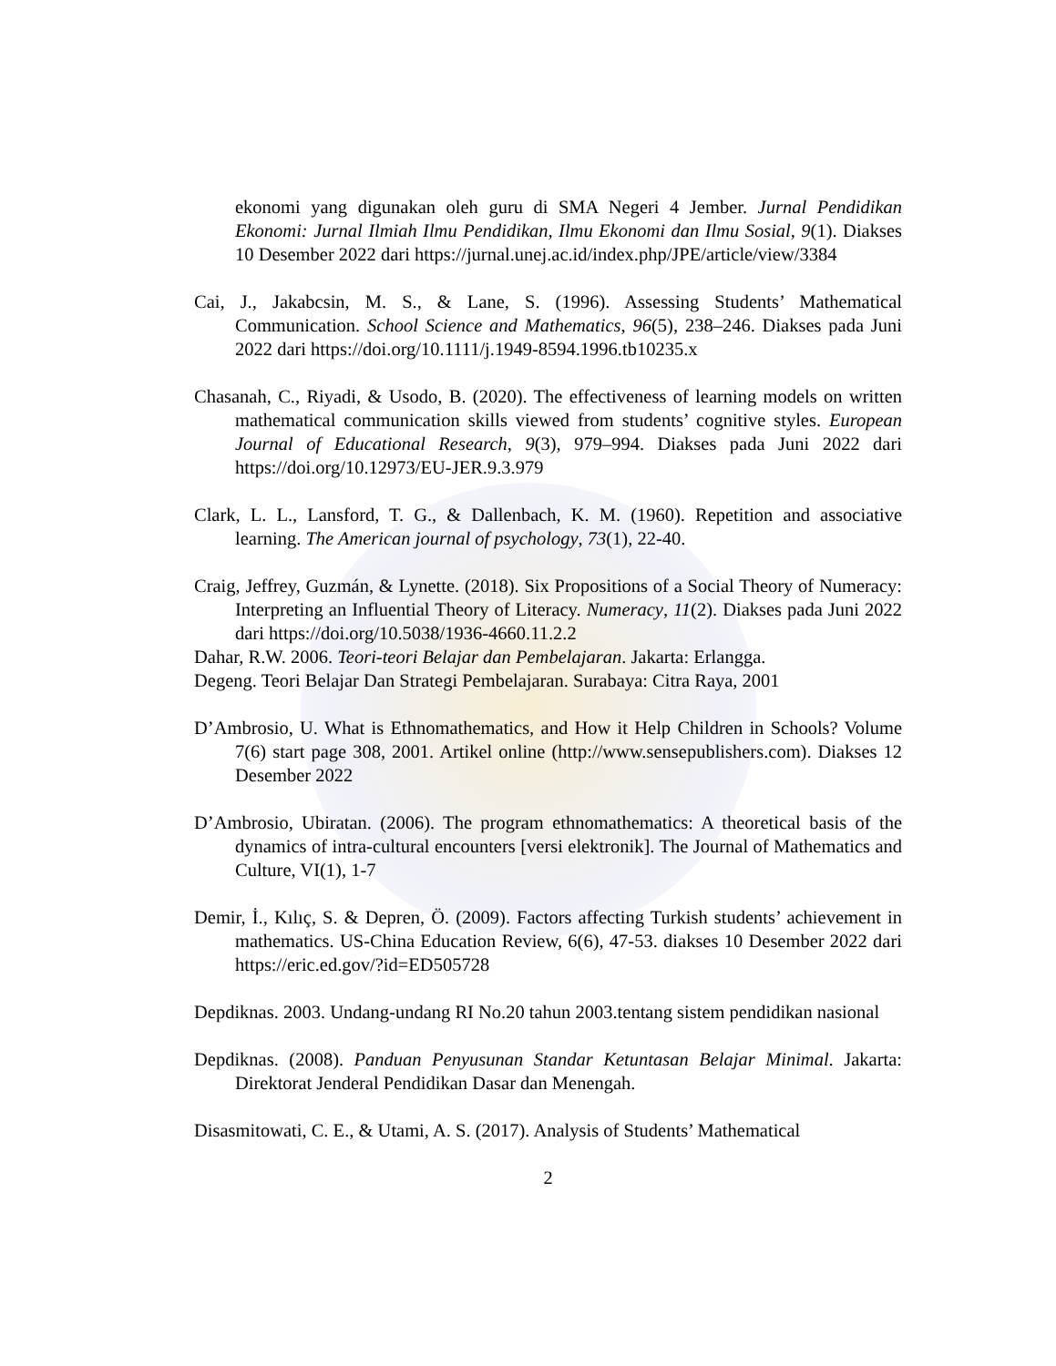ekonomi yang digunakan oleh guru di SMA Negeri 4 Jember. Jurnal Pendidikan Ekonomi: Jurnal Ilmiah Ilmu Pendidikan, Ilmu Ekonomi dan Ilmu Sosial, 9(1). Diakses 10 Desember 2022 dari https://jurnal.unej.ac.id/index.php/JPE/article/view/3384
Cai, J., Jakabcsin, M. S., & Lane, S. (1996). Assessing Students’ Mathematical Communication. School Science and Mathematics, 96(5), 238–246. Diakses pada Juni 2022 dari https://doi.org/10.1111/j.1949-8594.1996.tb10235.x
Chasanah, C., Riyadi, & Usodo, B. (2020). The effectiveness of learning models on written mathematical communication skills viewed from students’ cognitive styles. European Journal of Educational Research, 9(3), 979–994. Diakses pada Juni 2022 dari https://doi.org/10.12973/EU-JER.9.3.979
Clark, L. L., Lansford, T. G., & Dallenbach, K. M. (1960). Repetition and associative learning. The American journal of psychology, 73(1), 22-40.
Craig, Jeffrey, Guzmán, & Lynette. (2018). Six Propositions of a Social Theory of Numeracy: Interpreting an Influential Theory of Literacy. Numeracy, 11(2). Diakses pada Juni 2022 dari https://doi.org/10.5038/1936-4660.11.2.2
Dahar, R.W. 2006. Teori-teori Belajar dan Pembelajaran. Jakarta: Erlangga.
Degeng. Teori Belajar Dan Strategi Pembelajaran. Surabaya: Citra Raya, 2001
D’Ambrosio, U. What is Ethnomathematics, and How it Help Children in Schools? Volume 7(6) start page 308, 2001. Artikel online (http://www.sensepublishers.com). Diakses 12 Desember 2022
D’Ambrosio, Ubiratan. (2006). The program ethnomathematics: A theoretical basis of the dynamics of intra-cultural encounters [versi elektronik]. The Journal of Mathematics and Culture, VI(1), 1-7
Demir, İ., Kılıç, S. & Depren, Ö. (2009). Factors affecting Turkish students’ achievement in mathematics. US-China Education Review, 6(6), 47-53. diakses 10 Desember 2022 dari https://eric.ed.gov/?id=ED505728
Depdiknas. 2003. Undang-undang RI No.20 tahun 2003.tentang sistem pendidikan nasional
Depdiknas. (2008). Panduan Penyusunan Standar Ketuntasan Belajar Minimal. Jakarta: Direktorat Jenderal Pendidikan Dasar dan Menengah.
Disasmitowati, C. E., & Utami, A. S. (2017). Analysis of Students’ Mathematical
2